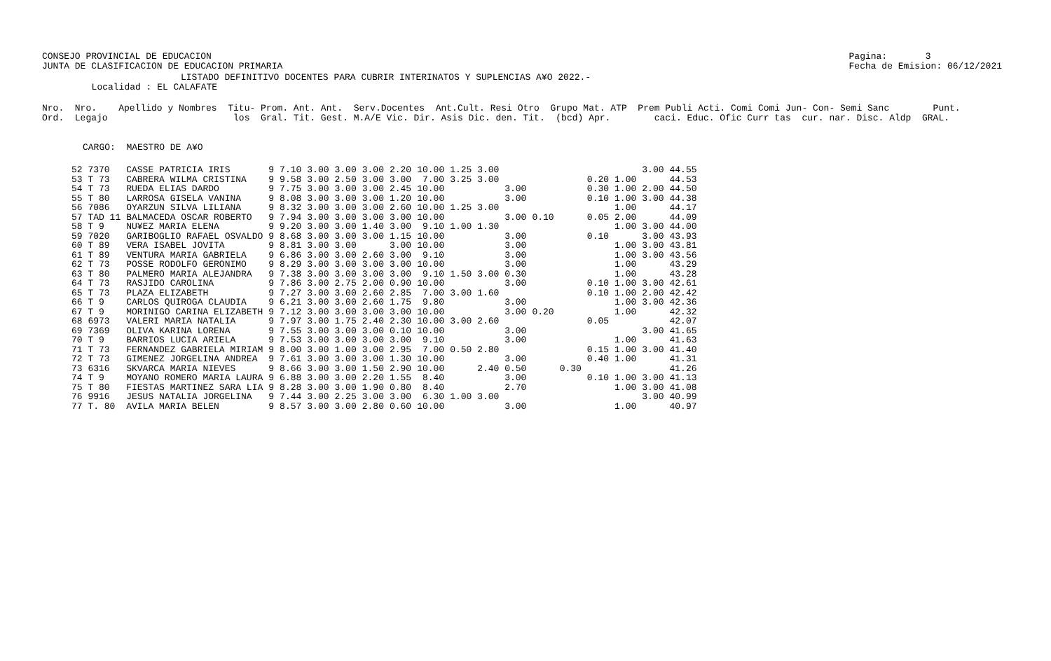CONSEJO PROVINCIAL DE EDUCACION
JUNTA DE CLASIFICACION DE EDUCACION PRIMARIA
Pagina:       3
Fecha de Emision: 06/12/2021
LISTADO DEFINITIVO DOCENTES PARA CUBRIR INTERINATOS Y SUPLENCIAS A¥O 2022.-
  Localidad : EL CALAFATE
Nro.  Nro.    Apellido y Nombres  Titu- Prom. Ant. Ant.  Serv.Docentes  Ant.Cult. Resi Otro  Grupo Mat. ATP  Prem Publi Acti. Comi Comi Jun- Con- Semi Sanc        Punt.
Ord.  Legajo                       los  Gral. Tit. Gest. M.A/E Vic. Dir. Asis Dic. den. Tit.  (bcd) Apr.        caci. Educ. Ofic Curr tas  cur. nar. Disc. Aldp  GRAL.
CARGO:  MAESTRO DE A¥O
| 52 7370 | CASSE PATRICIA IRIS | 9 | 7.10 | 3.00 | 3.00 | 3.00 | 2.20 | 10.00 | 1.25 3.00 | | | | | 3.00 | 44.55 |
| 53 T 73 | CABRERA WILMA CRISTINA | 9 | 9.58 | 3.00 | 2.50 | 3.00 | 3.00 | 7.00 | 3.25 3.00 | | | 0.20 | 1.00 | | 44.53 |
| 54 T 73 | RUEDA ELIAS DARDO | 9 | 7.75 | 3.00 | 3.00 | 3.00 | 2.45 | 10.00 | 3.00 | | | 0.30 | 1.00 | 2.00 | 44.50 |
| 55 T 80 | LARROSA GISELA VANINA | 9 | 8.08 | 3.00 | 3.00 | 3.00 | 1.20 | 10.00 | 3.00 | | | 0.10 | 1.00 | 3.00 | 44.38 |
| 56 7086 | OYARZUN SILVA LILIANA | 9 | 8.32 | 3.00 | 3.00 | 3.00 | 2.60 | 10.00 | 1.25 3.00 | | | | 1.00 | | 44.17 |
| 57 TAD 11 | BALMACEDA OSCAR ROBERTO | 9 | 7.94 | 3.00 | 3.00 | 3.00 | 3.00 | 10.00 | 3.00 | 0.10 | | 0.05 | 2.00 | | 44.09 |
| 58 T 9 | NU¥EZ MARIA ELENA | 9 | 9.20 | 3.00 | 3.00 | 1.40 | 3.00 | 9.10 | 1.00 1.30 | | | | 1.00 | 3.00 | 44.00 |
| 59 7020 | GARIBOGLIO RAFAEL OSVALDO | 9 | 8.68 | 3.00 | 3.00 | 3.00 | 1.15 | 10.00 | 3.00 | | | 0.10 | | 3.00 | 43.93 |
| 60 T 89 | VERA ISABEL JOVITA | 9 | 8.81 | 3.00 | 3.00 | | 3.00 | 10.00 | 3.00 | | | | 1.00 | 3.00 | 43.81 |
| 61 T 89 | VENTURA MARIA GABRIELA | 9 | 6.86 | 3.00 | 3.00 | 2.60 | 3.00 | 9.10 | 3.00 | | | | 1.00 | 3.00 | 43.56 |
| 62 T 73 | POSSE RODOLFO GERONIMO | 9 | 8.29 | 3.00 | 3.00 | 3.00 | 3.00 | 10.00 | 3.00 | | | | 1.00 | | 43.29 |
| 63 T 80 | PALMERO MARIA ALEJANDRA | 9 | 7.38 | 3.00 | 3.00 | 3.00 | 3.00 | 9.10 | 1.50 3.00 0.30 | | | | 1.00 | | 43.28 |
| 64 T 73 | RASJIDO CAROLINA | 9 | 7.86 | 3.00 | 2.75 | 2.00 | 0.90 | 10.00 | 3.00 | | | 0.10 | 1.00 | 3.00 | 42.61 |
| 65 T 73 | PLAZA ELIZABETH | 9 | 7.27 | 3.00 | 3.00 | 2.60 | 2.85 | 7.00 | 3.00 1.60 | | | 0.10 | 1.00 | 2.00 | 42.42 |
| 66 T 9 | CARLOS QUIROGA CLAUDIA | 9 | 6.21 | 3.00 | 3.00 | 2.60 | 1.75 | 9.80 | 3.00 | | | | 1.00 | 3.00 | 42.36 |
| 67 T 9 | MORINIGO CARINA ELIZABETH | 9 | 7.12 | 3.00 | 3.00 | 3.00 | 3.00 | 10.00 | 3.00 | 0.20 | | | 1.00 | | 42.32 |
| 68 6973 | VALERI MARIA NATALIA | 9 | 7.97 | 3.00 | 1.75 | 2.40 | 2.30 | 10.00 | 3.00 2.60 | | | 0.05 | | | 42.07 |
| 69 7369 | OLIVA KARINA LORENA | 9 | 7.55 | 3.00 | 3.00 | 3.00 | 0.10 | 10.00 | 3.00 | | | | | 3.00 | 41.65 |
| 70 T 9 | BARRIOS LUCIA ARIELA | 9 | 7.53 | 3.00 | 3.00 | 3.00 | 3.00 | 9.10 | 3.00 | | | | 1.00 | | 41.63 |
| 71 T 73 | FERNANDEZ GABRIELA MIRIAM | 9 | 8.00 | 3.00 | 1.00 | 3.00 | 2.95 | 7.00 | 0.50 2.80 | | | 0.15 | 1.00 | 3.00 | 41.40 |
| 72 T 73 | GIMENEZ JORGELINA ANDREA | 9 | 7.61 | 3.00 | 3.00 | 3.00 | 1.30 | 10.00 | 3.00 | | | 0.40 | 1.00 | | 41.31 |
| 73 6316 | SKVARCA MARIA NIEVES | 9 | 8.66 | 3.00 | 3.00 | 1.50 | 2.90 | 10.00 | 2.40 0.50 | | 0.30 | | | | 41.26 |
| 74 T 9 | MOYANO ROMERO MARIA LAURA | 9 | 6.88 | 3.00 | 3.00 | 2.20 | 1.55 | 8.40 | 3.00 | | | 0.10 | 1.00 | 3.00 | 41.13 |
| 75 T 80 | FIESTAS MARTINEZ SARA LIA | 9 | 8.28 | 3.00 | 3.00 | 1.90 | 0.80 | 8.40 | 2.70 | | | | 1.00 | 3.00 | 41.08 |
| 76 9916 | JESUS NATALIA JORGELINA | 9 | 7.44 | 3.00 | 2.25 | 3.00 | 3.00 | 6.30 | 1.00 3.00 | | | | | 3.00 | 40.99 |
| 77 T. 80 | AVILA MARIA BELEN | 9 | 8.57 | 3.00 | 3.00 | 2.80 | 0.60 | 10.00 | 3.00 | | | | 1.00 | | 40.97 |